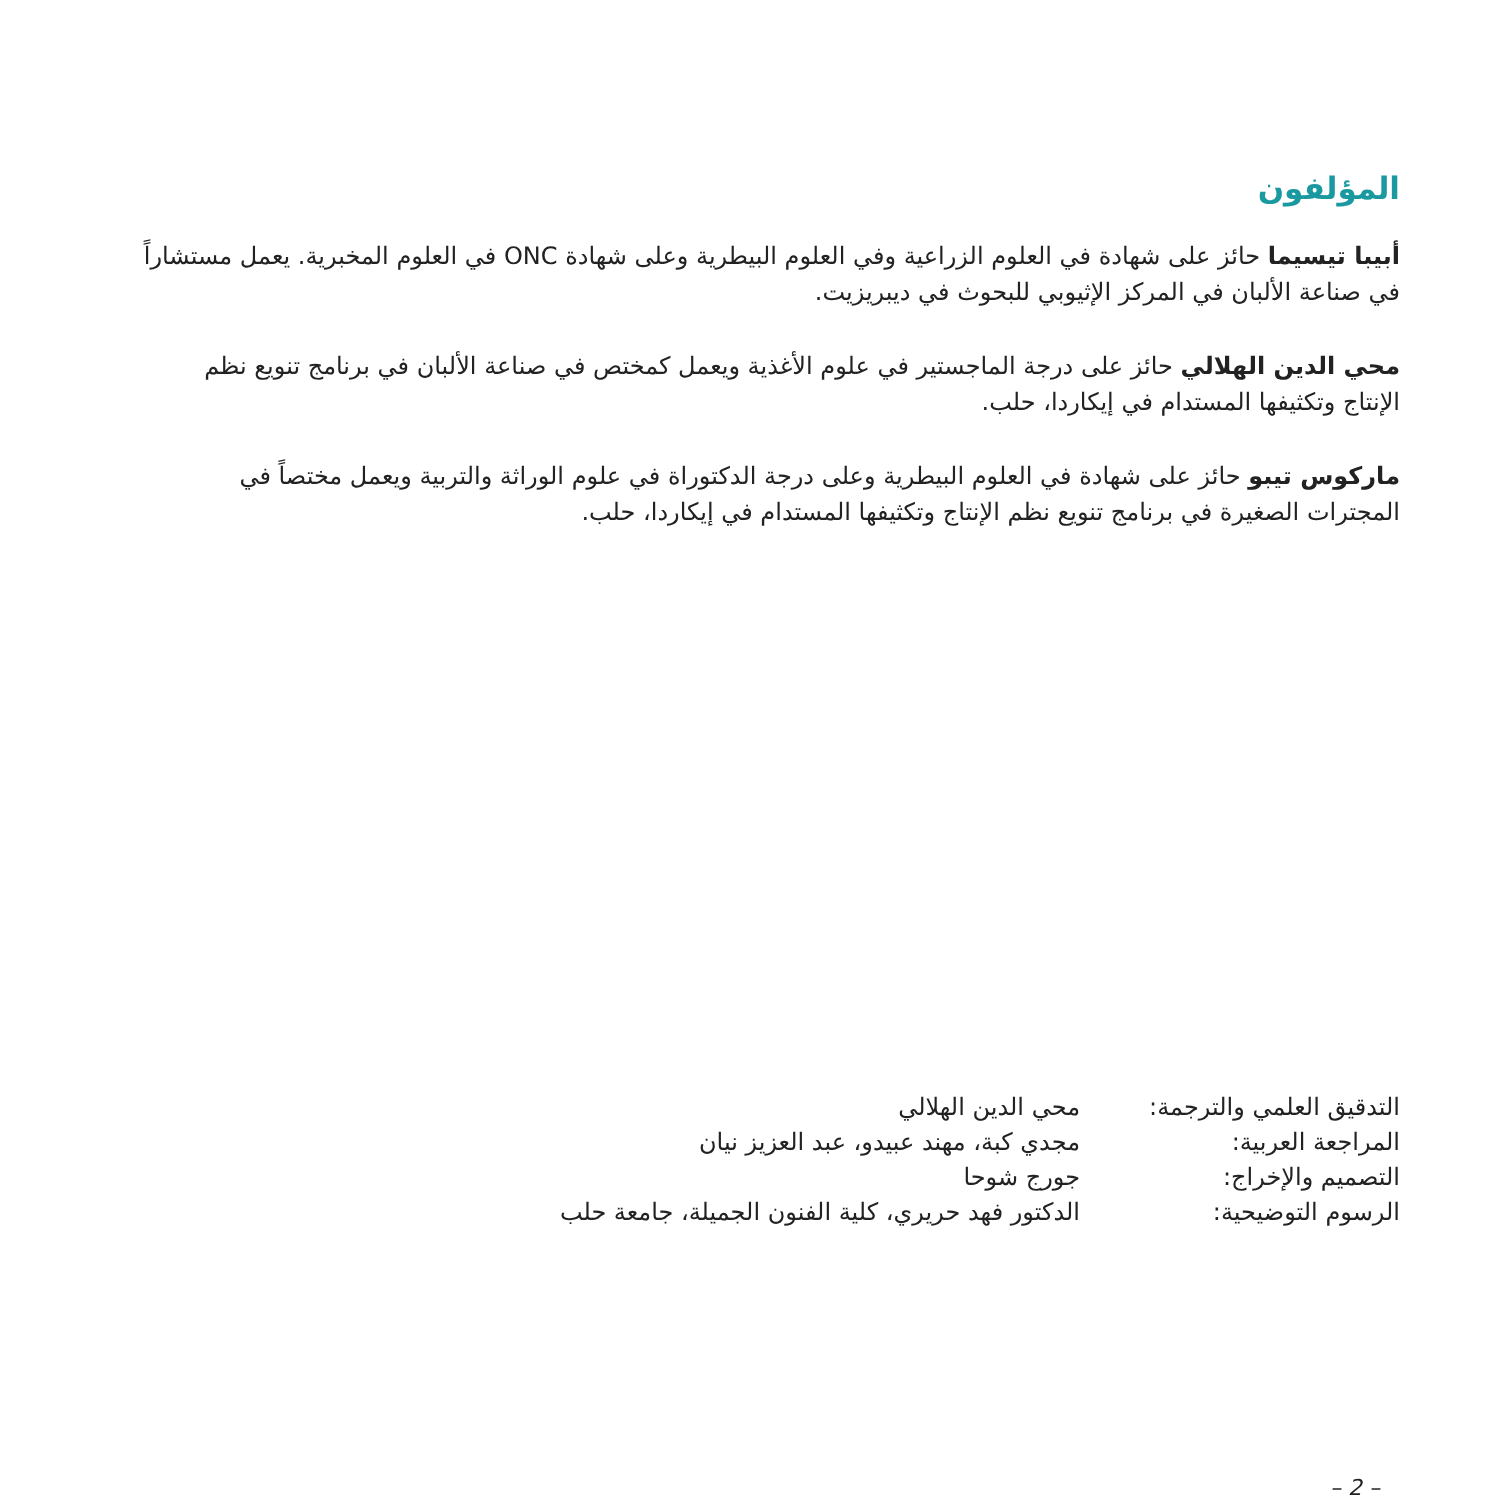المؤلفون
أبيبا تيسيما حائز على شهادة في العلوم الزراعية وفي العلوم البيطرية وعلى شهادة ONC في العلوم المخبرية. يعمل مستشاراً في صناعة الألبان في المركز الإثيوبي للبحوث في ديبريزيت.
محي الدين الهلالي حائز على درجة الماجستير في علوم الأغذية ويعمل كمختص في صناعة الألبان في برنامج تنويع نظم الإنتاج وتكثيفها المستدام في إيكاردا، حلب.
ماركوس تيبو حائز على شهادة في العلوم البيطرية وعلى درجة الدكتوراة في علوم الوراثة والتربية ويعمل مختصاً في المجترات الصغيرة في برنامج تنويع نظم الإنتاج وتكثيفها المستدام في إيكاردا، حلب.
التدقيق العلمي والترجمة: محي الدين الهلالي
المراجعة العربية: مجدي كبة، مهند عبيدو، عبد العزيز نيان
التصميم والإخراج: جورج شوحا
الرسوم التوضيحية: الدكتور فهد حريري، كلية الفنون الجميلة، جامعة حلب
– 2 –